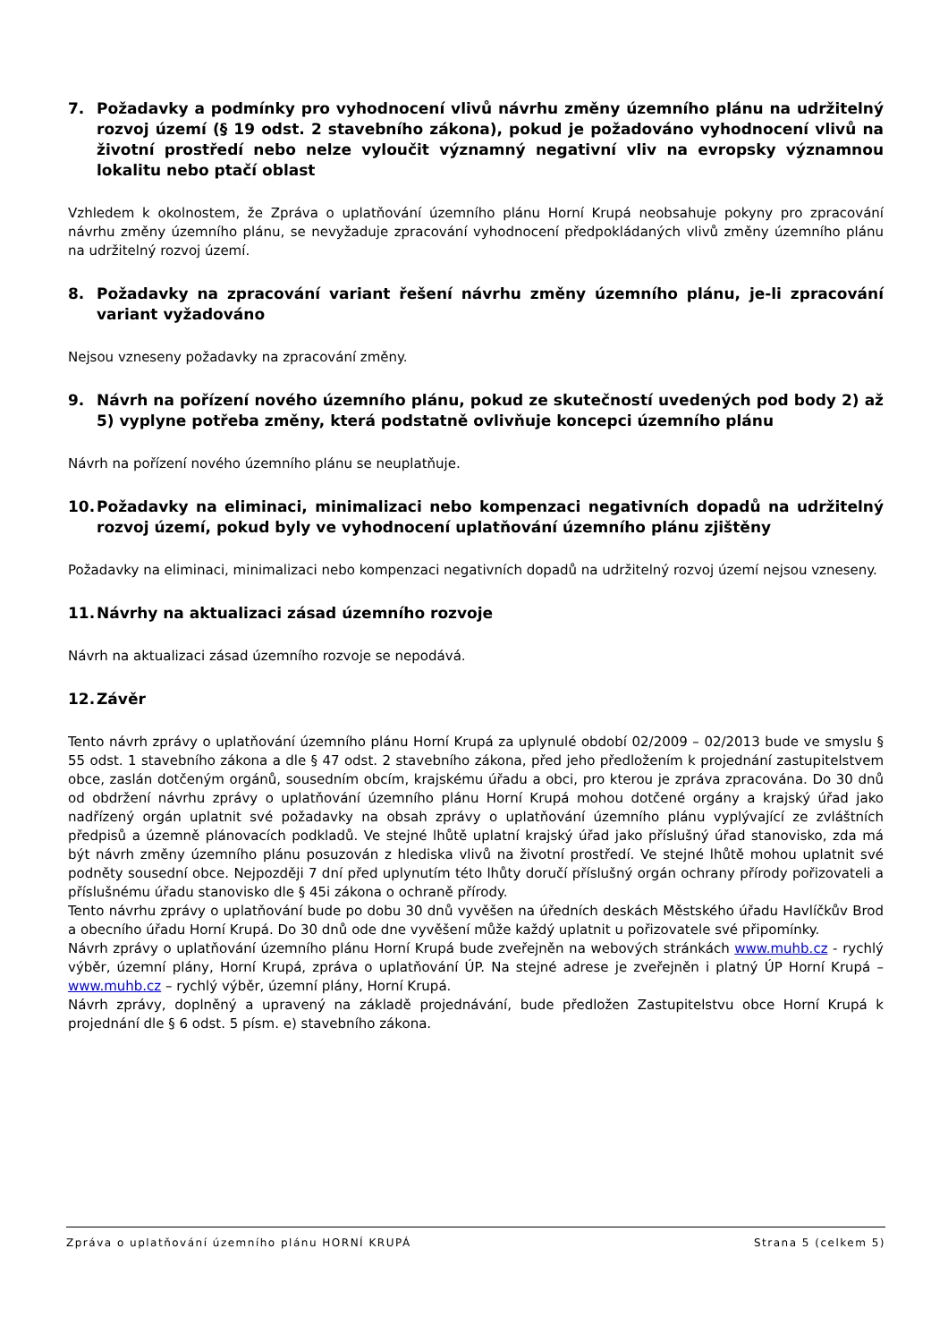7. Požadavky a podmínky pro vyhodnocení vlivů návrhu změny územního plánu na udržitelný rozvoj území (§ 19 odst. 2 stavebního zákona), pokud je požadováno vyhodnocení vlivů na životní prostředí nebo nelze vyloučit významný negativní vliv na evropsky významnou lokalitu nebo ptačí oblast
Vzhledem k okolnostem, že Zpráva o uplatňování územního plánu Horní Krupá neobsahuje pokyny pro zpracování návrhu změny územního plánu, se nevyžaduje zpracování vyhodnocení předpokládaných vlivů změny územního plánu na udržitelný rozvoj území.
8. Požadavky na zpracování variant řešení návrhu změny územního plánu, je-li zpracování variant vyžadováno
Nejsou vzneseny požadavky na zpracování změny.
9. Návrh na pořízení nového územního plánu, pokud ze skutečností uvedených pod body 2) až 5) vyplyne potřeba změny, která podstatně ovlivňuje koncepci územního plánu
Návrh na pořízení nového územního plánu se neuplatňuje.
10. Požadavky na eliminaci, minimalizaci nebo kompenzaci negativních dopadů na udržitelný rozvoj území, pokud byly ve vyhodnocení uplatňování územního plánu zjištěny
Požadavky na eliminaci, minimalizaci nebo kompenzaci negativních dopadů na udržitelný rozvoj území nejsou vzneseny.
11. Návrhy na aktualizaci zásad územního rozvoje
Návrh na aktualizaci zásad územního rozvoje se nepodává.
12. Závěr
Tento návrh zprávy o uplatňování územního plánu Horní Krupá za uplynulé období 02/2009 – 02/2013 bude ve smyslu § 55 odst. 1 stavebního zákona a dle § 47 odst. 2 stavebního zákona, před jeho předložením k projednání zastupitelstvem obce, zaslán dotčeným orgánů, sousedním obcím, krajskému úřadu a obci, pro kterou je zpráva zpracována. Do 30 dnů od obdržení návrhu zprávy o uplatňování územního plánu Horní Krupá mohou dotčené orgány a krajský úřad jako nadřízený orgán uplatnit své požadavky na obsah zprávy o uplatňování územního plánu vyplývající ze zvláštních předpisů a územně plánovacích podkladů. Ve stejné lhůtě uplatní krajský úřad jako příslušný úřad stanovisko, zda má být návrh změny územního plánu posuzován z hlediska vlivů na životní prostředí. Ve stejné lhůtě mohou uplatnit své podněty sousední obce. Nejpozději 7 dní před uplynutím této lhůty doručí příslušný orgán ochrany přírody pořizovateli a příslušnému úřadu stanovisko dle § 45i zákona o ochraně přírody.
Tento návrhu zprávy o uplatňování bude po dobu 30 dnů vyvěšen na úředních deskách Městského úřadu Havlíčkův Brod a obecního úřadu Horní Krupá. Do 30 dnů ode dne vyvěšení může každý uplatnit u pořizovatele své připomínky.
Návrh zprávy o uplatňování územního plánu Horní Krupá bude zveřejněn na webových stránkách www.muhb.cz - rychlý výběr, územní plány, Horní Krupá, zpráva o uplatňování ÚP. Na stejné adrese je zveřejněn i platný ÚP Horní Krupá – www.muhb.cz – rychlý výběr, územní plány, Horní Krupá.
Návrh zprávy, doplněný a upravený na základě projednávání, bude předložen Zastupitelstvu obce Horní Krupá k projednání dle § 6 odst. 5 písm. e) stavebního zákona.
Zpráva o uplatňování územního plánu HORNÍ KRUPÁ Strana 5 (celkem 5)